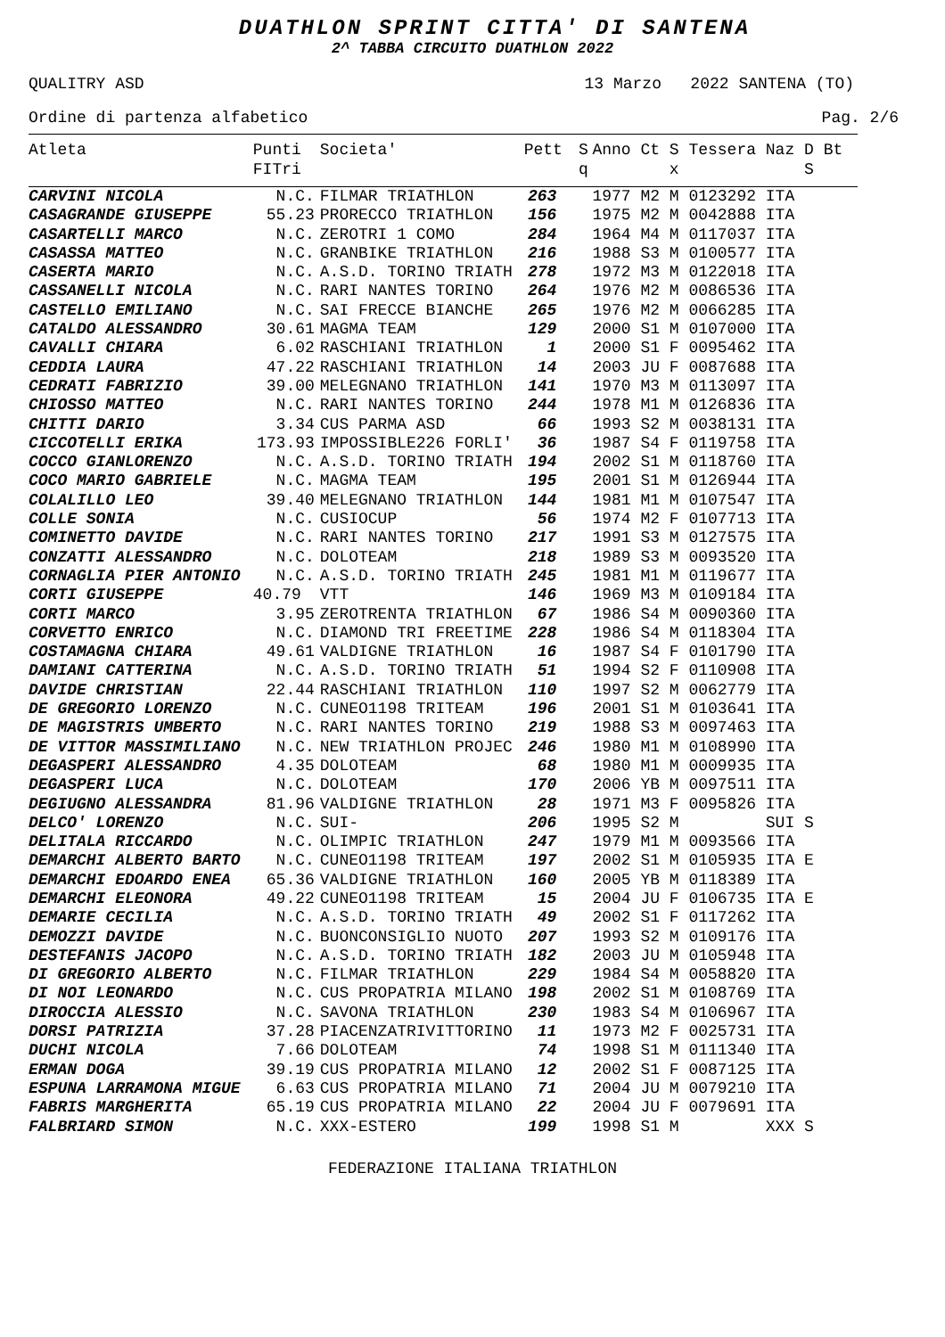DUATHLON SPRINT CITTA' DI SANTENA
2^ TABBA CIRCUITO DUATHLON 2022
QUALITRY ASD 13 Marzo 2022 SANTENA (TO)
Ordine di partenza alfabetico Pag. 2/6
| Atleta | Punti FITri | Societa' | Pett | S q | Anno Ct S Tessera Naz D Bt x S |
| --- | --- | --- | --- | --- | --- |
| CARVINI NICOLA | N.C. | FILMAR TRIATHLON | 263 | | 1977 M2 M 0123292 ITA |
| CASAGRANDE GIUSEPPE | 55.23 | PRORECCO TRIATHLON | 156 | | 1975 M2 M 0042888 ITA |
| CASARTELLI MARCO | N.C. | ZEROTRI 1 COMO | 284 | | 1964 M4 M 0117037 ITA |
| CASASSA MATTEO | N.C. | GRANBIKE TRIATHLON | 216 | | 1988 S3 M 0100577 ITA |
| CASERTA MARIO | N.C. | A.S.D. TORINO TRIATH | 278 | | 1972 M3 M 0122018 ITA |
| CASSANELLI NICOLA | N.C. | RARI NANTES TORINO | 264 | | 1976 M2 M 0086536 ITA |
| CASTELLO EMILIANO | N.C. | SAI FRECCE BIANCHE | 265 | | 1976 M2 M 0066285 ITA |
| CATALDO ALESSANDRO | 30.61 | MAGMA TEAM | 129 | | 2000 S1 M 0107000 ITA |
| CAVALLI CHIARA | 6.02 | RASCHIANI TRIATHLON | 1 | | 2000 S1 F 0095462 ITA |
| CEDDIA LAURA | 47.22 | RASCHIANI TRIATHLON | 14 | | 2003 JU F 0087688 ITA |
| CEDRATI FABRIZIO | 39.00 | MELEGNANO TRIATHLON | 141 | | 1970 M3 M 0113097 ITA |
| CHIOSSO MATTEO | N.C. | RARI NANTES TORINO | 244 | | 1978 M1 M 0126836 ITA |
| CHITTI DARIO | 3.34 | CUS PARMA ASD | 66 | | 1993 S2 M 0038131 ITA |
| CICCOTELLI ERIKA | 173.93 | IMPOSSIBLE226 FORLI' | 36 | | 1987 S4 F 0119758 ITA |
| COCCO GIANLORENZO | N.C. | A.S.D. TORINO TRIATH | 194 | | 2002 S1 M 0118760 ITA |
| COCO MARIO GABRIELE | N.C. | MAGMA TEAM | 195 | | 2001 S1 M 0126944 ITA |
| COLALILLO LEO | 39.40 | MELEGNANO TRIATHLON | 144 | | 1981 M1 M 0107547 ITA |
| COLLE SONIA | N.C. | CUSIOCUP | 56 | | 1974 M2 F 0107713 ITA |
| COMINETTO DAVIDE | N.C. | RARI NANTES TORINO | 217 | | 1991 S3 M 0127575 ITA |
| CONZATTI ALESSANDRO | N.C. | DOLOTEAM | 218 | | 1989 S3 M 0093520 ITA |
| CORNAGLIA PIER ANTONIO | N.C. | A.S.D. TORINO TRIATH | 245 | | 1981 M1 M 0119677 ITA |
| CORTI GIUSEPPE | 40.79 | VTT | 146 | | 1969 M3 M 0109184 ITA |
| CORTI MARCO | 3.95 | ZEROTRENTA TRIATHLON | 67 | | 1986 S4 M 0090360 ITA |
| CORVETTO ENRICO | N.C. | DIAMOND TRI FREETIME | 228 | | 1986 S4 M 0118304 ITA |
| COSTAMAGNA CHIARA | 49.61 | VALDIGNE TRIATHLON | 16 | | 1987 S4 F 0101790 ITA |
| DAMIANI CATTERINA | N.C. | A.S.D. TORINO TRIATH | 51 | | 1994 S2 F 0110908 ITA |
| DAVIDE CHRISTIAN | 22.44 | RASCHIANI TRIATHLON | 110 | | 1997 S2 M 0062779 ITA |
| DE GREGORIO LORENZO | N.C. | CUNEO1198 TRITEAM | 196 | | 2001 S1 M 0103641 ITA |
| DE MAGISTRIS UMBERTO | N.C. | RARI NANTES TORINO | 219 | | 1988 S3 M 0097463 ITA |
| DE VITTOR MASSIMILIANO | N.C. | NEW TRIATHLON PROJEC | 246 | | 1980 M1 M 0108990 ITA |
| DEGASPERI ALESSANDRO | 4.35 | DOLOTEAM | 68 | | 1980 M1 M 0009935 ITA |
| DEGASPERI LUCA | N.C. | DOLOTEAM | 170 | | 2006 YB M 0097511 ITA |
| DEGIUGNO ALESSANDRA | 81.96 | VALDIGNE TRIATHLON | 28 | | 1971 M3 F 0095826 ITA |
| DELCO' LORENZO | N.C. | SUI- | 206 | | 1995 S2 M SUI S |
| DELITALA RICCARDO | N.C. | OLIMPIC TRIATHLON | 247 | | 1979 M1 M 0093566 ITA |
| DEMARCHI ALBERTO BARTO | N.C. | CUNEO1198 TRITEAM | 197 | | 2002 S1 M 0105935 ITA E |
| DEMARCHI EDOARDO ENEA | 65.36 | VALDIGNE TRIATHLON | 160 | | 2005 YB M 0118389 ITA |
| DEMARCHI ELEONORA | 49.22 | CUNEO1198 TRITEAM | 15 | | 2004 JU F 0106735 ITA E |
| DEMARIE CECILIA | N.C. | A.S.D. TORINO TRIATH | 49 | | 2002 S1 F 0117262 ITA |
| DEMOZZI DAVIDE | N.C. | BUONCONSIGLIO NUOTO | 207 | | 1993 S2 M 0109176 ITA |
| DESTEFANIS JACOPO | N.C. | A.S.D. TORINO TRIATH | 182 | | 2003 JU M 0105948 ITA |
| DI GREGORIO ALBERTO | N.C. | FILMAR TRIATHLON | 229 | | 1984 S4 M 0058820 ITA |
| DI NOI LEONARDO | N.C. | CUS PROPATRIA MILANO | 198 | | 2002 S1 M 0108769 ITA |
| DIROCCIA ALESSIO | N.C. | SAVONA TRIATHLON | 230 | | 1983 S4 M 0106967 ITA |
| DORSI PATRIZIA | 37.28 | PIACENZATRIVITTORINO | 11 | | 1973 M2 F 0025731 ITA |
| DUCHI NICOLA | 7.66 | DOLOTEAM | 74 | | 1998 S1 M 0111340 ITA |
| ERMAN DOGA | 39.19 | CUS PROPATRIA MILANO | 12 | | 2002 S1 F 0087125 ITA |
| ESPUNA LARRAMONA MIGUE | 6.63 | CUS PROPATRIA MILANO | 71 | | 2004 JU M 0079210 ITA |
| FABRIS MARGHERITA | 65.19 | CUS PROPATRIA MILANO | 22 | | 2004 JU F 0079691 ITA |
| FALBRIARD SIMON | N.C. | XXX-ESTERO | 199 | | 1998 S1 M XXX S |
FEDERAZIONE ITALIANA TRIATHLON